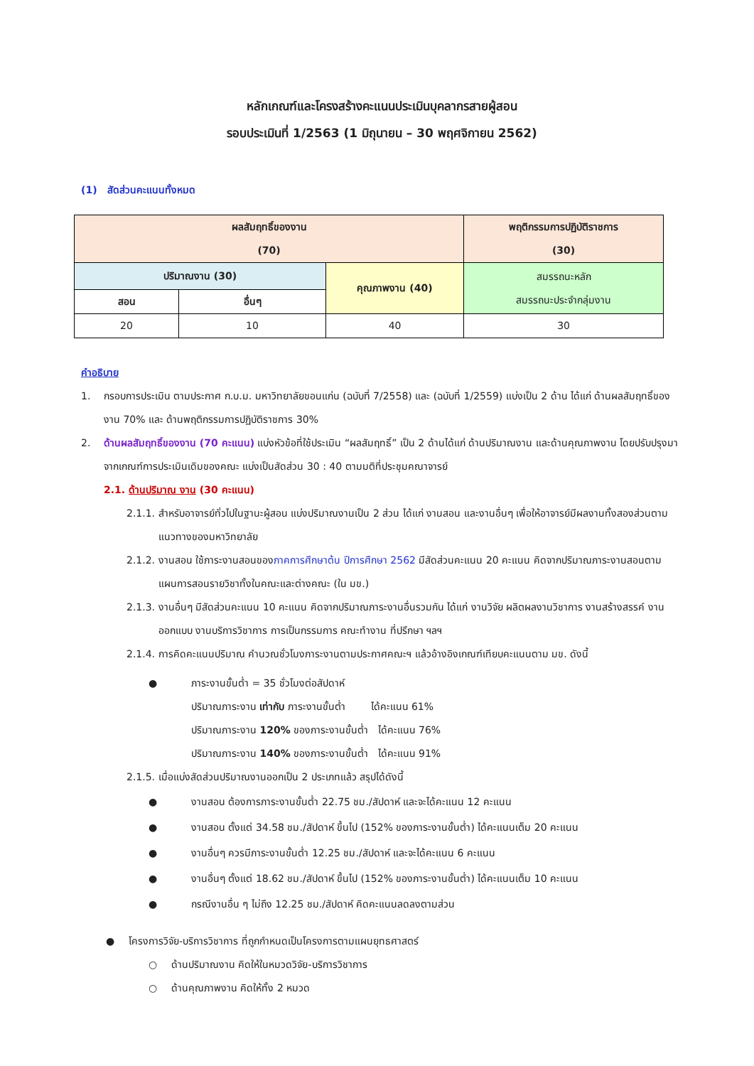หลักเกณฑ์และโครงสร้างคะแนนประเมินบุคลากรสายผู้สอน
รอบประเมินที่ 1/2563 (1 มิถุนายน – 30 พฤศจิกายน 2562)
(1) สัดส่วนคะแนนทั้งหมด
| ผลสัมฤทธิ์ของงาน (70) | | | พฤติกรรมการปฏิบัติราชการ (30) |
| ปริมาณงาน (30) | | คุณภาพงาน (40) | สมรรถนะหลัก สมรรถนะประจำกลุ่มงาน |
| สอน | อื่นๆ | | |
| 20 | 10 | 40 | 30 |
คำอธิบาย
1. กรอบการประเมิน ตามประกาศ ก.บ.ม. มหาวิทยาลัยขอนแก่น (ฉบับที่ 7/2558) และ (ฉบับที่ 1/2559) แบ่งเป็น 2 ด้าน ได้แก่ ด้านผลสัมฤทธิ์ของงาน 70% และ ด้านพฤติกรรมการปฏิบัติราชการ 30%
2. ด้านผลสัมฤทธิ์ของงาน (70 คะแนน) แบ่งหัวข้อที่ใช้ประเมิน “ผลสัมฤทธิ์” เป็น 2 ด้านได้แก่ ด้านปริมาณงาน และด้านคุณภาพงาน โดยปรับปรุงมาจากเกณฑ์การประเมินเดิมของคณะ แบ่งเป็นสัดส่วน 30 : 40 ตามมติที่ประชุมคณาจารย์
2.1. ด้านปริมาณ งาน (30 คะแนน)
2.1.1. สำหรับอาจารย์ทั่วไปในฐานะผู้สอน แบ่งปริมาณงานเป็น 2 ส่วน ได้แก่ งานสอน และงานอื่นๆ เพื่อให้อาจารย์มีผลงานทั้งสองส่วนตามแนวทางของมหาวิทยาลัย
2.1.2. งานสอน ใช้ภาระงานสอนของภาคการศึกษาต้น ปีการศึกษา 2562 มีสัดส่วนคะแนน 20 คะแนน คิดจากปริมาณภาระงานสอนตามแผนการสอนรายวิชาทั้งในคณะและต่างคณะ (ใน มข.)
2.1.3. งานอื่นๆ มีสัดส่วนคะแนน 10 คะแนน คิดจากปริมาณภาระงานอื่นรวมกัน ได้แก่ งานวิจัย ผลิตผลงานวิชาการ งานสร้างสรรค์ งานออกแบบ งานบริการวิชาการ การเป็นกรรมการ คณะทำงาน ที่ปรึกษา ฯลฯ
2.1.4. การคิดคะแนนปริมาณ คำนวณชั่วโมงภาระงานตามประกาศคณะฯ แล้วอ้างอิงเกณฑ์เทียบคะแนนตาม มข. ดังนี้
● ภาระงานขั้นต่ำ = 35 ชั่วโมงต่อสัปดาห์
ปริมาณภาระงาน เท่ากับ ภาระงานขั้นต่ำ ได้คะแนน 61%
ปริมาณภาระงาน 120% ของภาระงานขั้นต่ำ ได้คะแนน 76%
ปริมาณภาระงาน 140% ของภาระงานขั้นต่ำ ได้คะแนน 91%
2.1.5. เมื่อแบ่งสัดส่วนปริมาณงานออกเป็น 2 ประเภทแล้ว สรุปได้ดังนี้
● งานสอน ต้องการภาระงานขั้นต่ำ 22.75 ชม./สัปดาห์ และจะได้คะแนน 12 คะแนน
● งานสอน ตั้งแต่ 34.58 ชม./สัปดาห์ ขึ้นไป (152% ของภาระงานขั้นต่ำ) ได้คะแนนเต็ม 20 คะแนน
● งานอื่นๆ ควรมีภาระงานขั้นต่ำ 12.25 ชม./สัปดาห์ และจะได้คะแนน 6 คะแนน
● งานอื่นๆ ตั้งแต่ 18.62 ชม./สัปดาห์ ขึ้นไป (152% ของภาระงานขั้นต่ำ) ได้คะแนนเต็ม 10 คะแนน
● กรณีงานอื่น ๆ ไม่ถึง 12.25 ชม./สัปดาห์ คิดคะแนนลดลงตามส่วน
● โครงการวิจัย-บริการวิชาการ ที่ถูกกำหนดเป็นโครงการตามแผนยุทธศาสตร์
○ ด้านปริมาณงาน คิดให้ในหมวดวิจัย-บริการวิชาการ
○ ด้านคุณภาพงาน คิดให้ทั้ง 2 หมวด